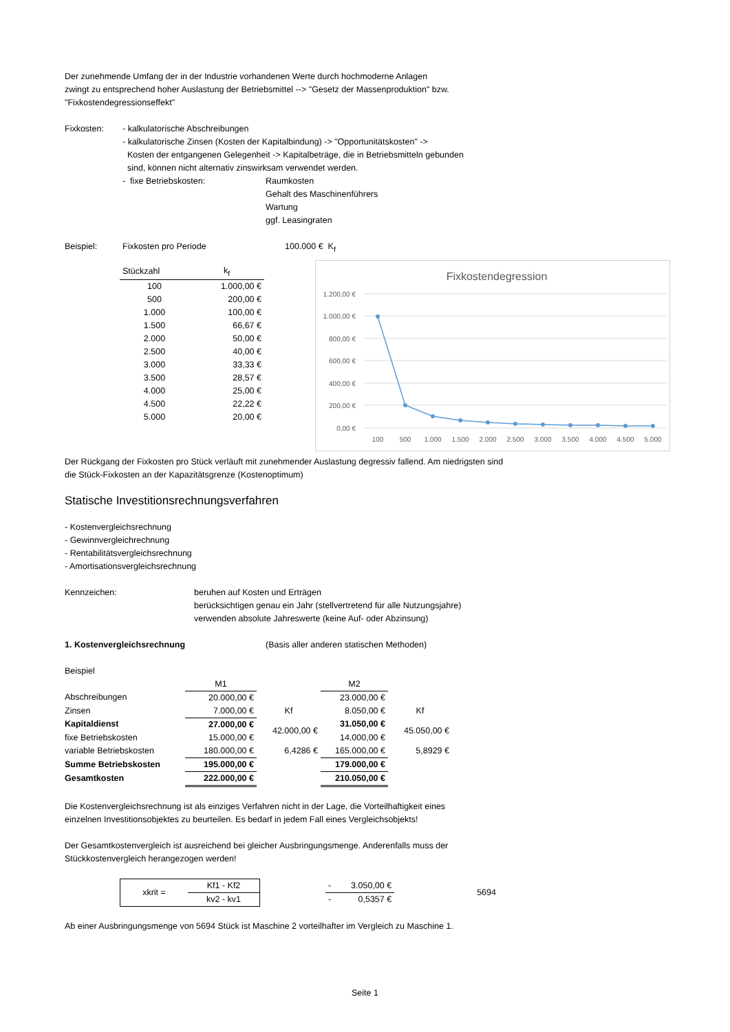Der zunehmende Umfang der in der Industrie vorhandenen Werte durch hochmoderne Anlagen
zwingt zu entsprechend hoher Auslastung der Betriebsmittel --> "Gesetz der Massenproduktion" bzw.
"Fixkostendegressionseffekt"
Fixkosten: - kalkulatorische Abschreibungen
- kalkulatorische Zinsen (Kosten der Kapitalbindung) -> "Opportunitätskosten" ->
Kosten der entgangenen Gelegenheit -> Kapitalbeträge, die in Betriebsmitteln gebunden
sind, können nicht alternativ zinswirksam verwendet werden.
- fixe Betriebskosten: Raumkosten
Gehalt des Maschinenführers
Wartung
ggf. Leasingraten
Beispiel: Fixkosten pro Periode 100.000 € K<sub>f</sub>
| Stückzahl | k<sub>f</sub> |
| 100 | 1.000,00 € |
| 500 | 200,00 € |
| 1.000 | 100,00 € |
| 1.500 | 66,67 € |
| 2.000 | 50,00 € |
| 2.500 | 40,00 € |
| 3.000 | 33,33 € |
| 3.500 | 28,57 € |
| 4.000 | 25,00 € |
| 4.500 | 22,22 € |
| 5.000 | 20,00 € |
Fixkostendegression
1.200,00 €
1.000,00 €
800,00 €
600,00 €
400,00 €
200,00 €
0,00 €
100
500
1.000
1.500
2.000
2.500
3.000
3.500
4.000
4.500
5.000
Der Rückgang der Fixkosten pro Stück verläuft mit zunehmender Auslastung degressiv fallend. Am niedrigsten sind
die Stück-Fixkosten an der Kapazitätsgrenze (Kostenoptimum)
Statische Investitionsrechnungsverfahren
- Kostenvergleichsrechnung
- Gewinnvergleichrechnung
- Rentabilitätsvergleichsrechnung
- Amortisationsvergleichsrechnung
Kennzeichen: beruhen auf Kosten und Erträgen
berücksichtigen genau ein Jahr (stellvertretend für alle Nutzungsjahre)
verwenden absolute Jahreswerte (keine Auf- oder Abzinsung)
1. Kostenvergleichsrechnung (Basis aller anderen statischen Methoden)
Beispiel
| | M1 | | M2 | |
| Abschreibungen | 20.000,00 € | | 23.000,00 € | |
| Zinsen | 7.000,00 € | Kf | 8.050,00 € | Kf |
| Kapitaldienst | 27.000,00 € | 42.000,00 € | 31.050,00 € | 45.050,00 € |
| fixe Betriebskosten | 15.000,00 € | | 14.000,00 € | |
| variable Betriebskosten | 180.000,00 € | 6,4286 € | 165.000,00 € | 5,8929 € |
| Summe Betriebskosten | 195.000,00 € | | 179.000,00 € | |
| Gesamtkosten | 222.000,00 € | | 210.050,00 € | |
Die Kostenvergleichsrechnung ist als einziges Verfahren nicht in der Lage, die Vorteilhaftigkeit eines
einzelnen Investitionsobjektes zu beurteilen. Es bedarf in jedem Fall eines Vergleichsobjekts!
Der Gesamtkostenvergleich ist ausreichend bei gleicher Ausbringungsmenge. Anderenfalls muss der
Stückkostenvergleich herangezogen werden!
| xkrit = | Kf1 - Kf2 |
| | kv2 - kv1 |
| - | 3.050,00 € |
| - | 0,5357 € |
5694
Ab einer Ausbringungsmenge von 5694 Stück ist Maschine 2 vorteilhafter im Vergleich zu Maschine 1.
Seite 1